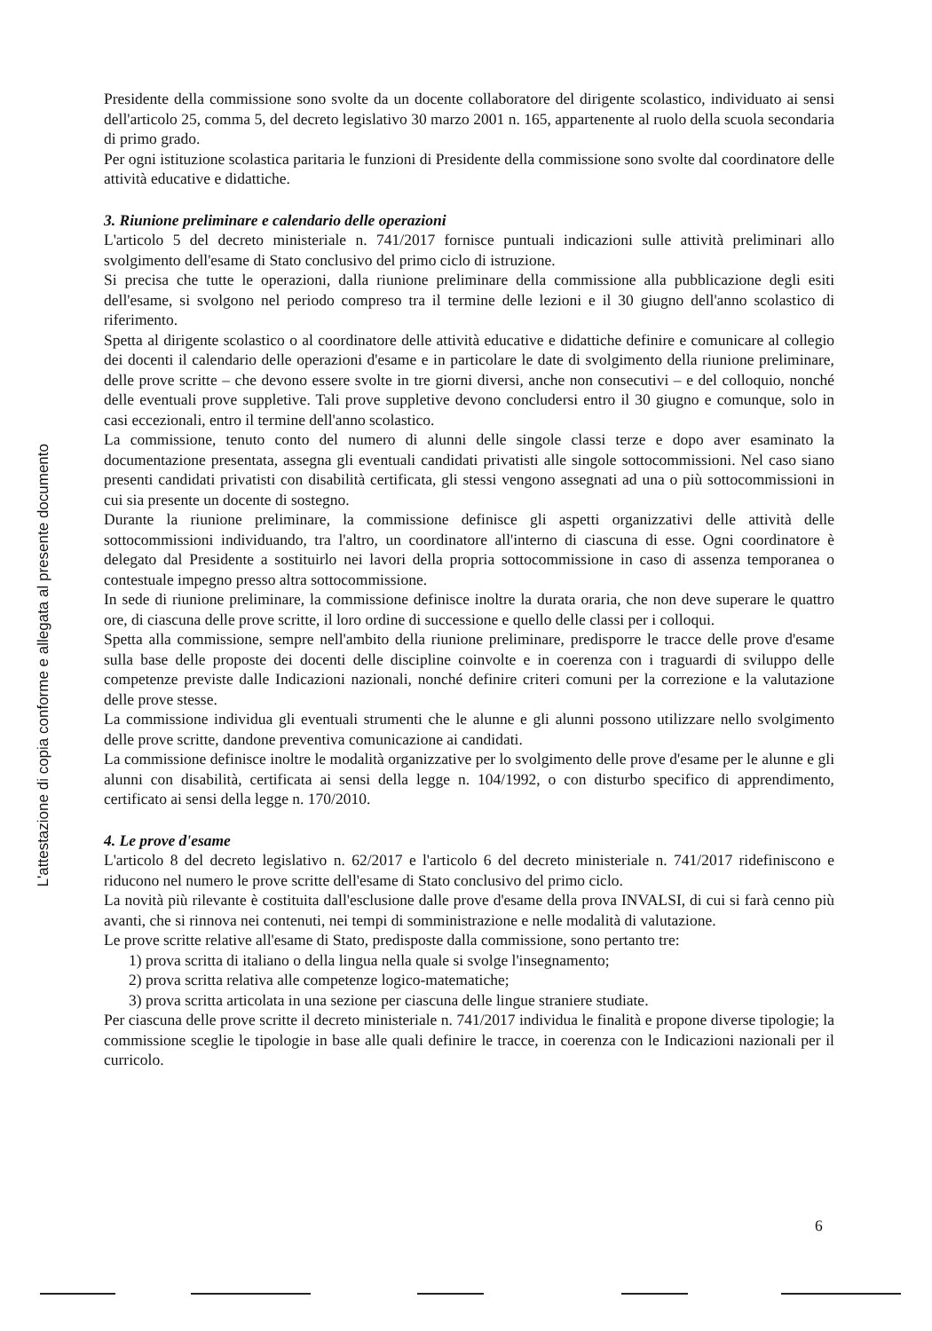L'attestazione di copia conforme e allegata al presente documento
Presidente della commissione sono svolte da un docente collaboratore del dirigente scolastico, individuato ai sensi dell'articolo 25, comma 5, del decreto legislativo 30 marzo 2001 n. 165, appartenente al ruolo della scuola secondaria di primo grado.
Per ogni istituzione scolastica paritaria le funzioni di Presidente della commissione sono svolte dal coordinatore delle attività educative e didattiche.
3. Riunione preliminare e calendario delle operazioni
L'articolo 5 del decreto ministeriale n. 741/2017 fornisce puntuali indicazioni sulle attività preliminari allo svolgimento dell'esame di Stato conclusivo del primo ciclo di istruzione.
Si precisa che tutte le operazioni, dalla riunione preliminare della commissione alla pubblicazione degli esiti dell'esame, si svolgono nel periodo compreso tra il termine delle lezioni e il 30 giugno dell'anno scolastico di riferimento.
Spetta al dirigente scolastico o al coordinatore delle attività educative e didattiche definire e comunicare al collegio dei docenti il calendario delle operazioni d'esame e in particolare le date di svolgimento della riunione preliminare, delle prove scritte – che devono essere svolte in tre giorni diversi, anche non consecutivi – e del colloquio, nonché delle eventuali prove suppletive. Tali prove suppletive devono concludersi entro il 30 giugno e comunque, solo in casi eccezionali, entro il termine dell'anno scolastico.
La commissione, tenuto conto del numero di alunni delle singole classi terze e dopo aver esaminato la documentazione presentata, assegna gli eventuali candidati privatisti alle singole sottocommissioni. Nel caso siano presenti candidati privatisti con disabilità certificata, gli stessi vengono assegnati ad una o più sottocommissioni in cui sia presente un docente di sostegno.
Durante la riunione preliminare, la commissione definisce gli aspetti organizzativi delle attività delle sottocommissioni individuando, tra l'altro, un coordinatore all'interno di ciascuna di esse. Ogni coordinatore è delegato dal Presidente a sostituirlo nei lavori della propria sottocommissione in caso di assenza temporanea o contestuale impegno presso altra sottocommissione.
In sede di riunione preliminare, la commissione definisce inoltre la durata oraria, che non deve superare le quattro ore, di ciascuna delle prove scritte, il loro ordine di successione e quello delle classi per i colloqui.
Spetta alla commissione, sempre nell'ambito della riunione preliminare, predisporre le tracce delle prove d'esame sulla base delle proposte dei docenti delle discipline coinvolte e in coerenza con i traguardi di sviluppo delle competenze previste dalle Indicazioni nazionali, nonché definire criteri comuni per la correzione e la valutazione delle prove stesse.
La commissione individua gli eventuali strumenti che le alunne e gli alunni possono utilizzare nello svolgimento delle prove scritte, dandone preventiva comunicazione ai candidati.
La commissione definisce inoltre le modalità organizzative per lo svolgimento delle prove d'esame per le alunne e gli alunni con disabilità, certificata ai sensi della legge n. 104/1992, o con disturbo specifico di apprendimento, certificato ai sensi della legge n. 170/2010.
4. Le prove d'esame
L'articolo 8 del decreto legislativo n. 62/2017 e l'articolo 6 del decreto ministeriale n. 741/2017 ridefiniscono e riducono nel numero le prove scritte dell'esame di Stato conclusivo del primo ciclo.
La novità più rilevante è costituita dall'esclusione dalle prove d'esame della prova INVALSI, di cui si farà cenno più avanti, che si rinnova nei contenuti, nei tempi di somministrazione e nelle modalità di valutazione.
Le prove scritte relative all'esame di Stato, predisposte dalla commissione, sono pertanto tre:
1) prova scritta di italiano o della lingua nella quale si svolge l'insegnamento;
2) prova scritta relativa alle competenze logico-matematiche;
3) prova scritta articolata in una sezione per ciascuna delle lingue straniere studiate.
Per ciascuna delle prove scritte il decreto ministeriale n. 741/2017 individua le finalità e propone diverse tipologie; la commissione sceglie le tipologie in base alle quali definire le tracce, in coerenza con le Indicazioni nazionali per il curricolo.
6